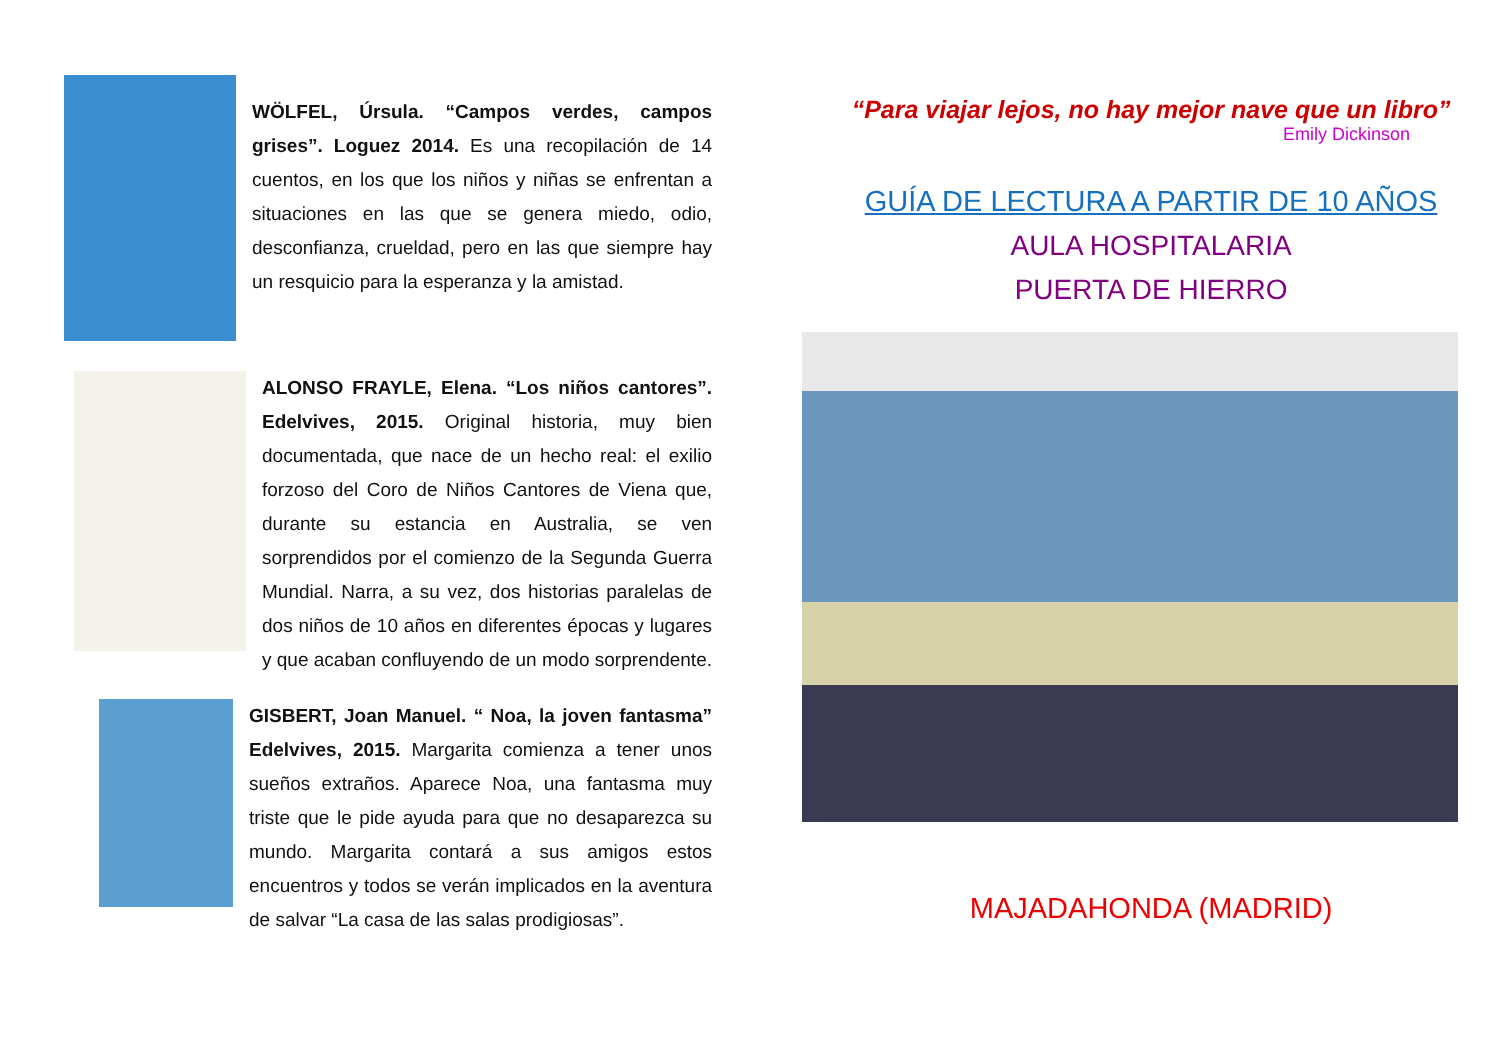WÖLFEL, Úrsula. “Campos verdes, campos grises”. Loguez 2014. Es una recopilación de 14 cuentos, en los que los niños y niñas se enfrentan a situaciones en las que se genera miedo, odio, desconfianza, crueldad, pero en las que siempre hay un resquicio para la esperanza y la amistad.
ALONSO FRAYLE, Elena. “Los niños cantores”. Edelvives, 2015. Original historia, muy bien documentada, que nace de un hecho real: el exilio forzoso del Coro de Niños Cantores de Viena que, durante su estancia en Australia, se ven sorprendidos por el comienzo de la Segunda Guerra Mundial. Narra, a su vez, dos historias paralelas de dos niños de 10 años en diferentes épocas y lugares y que acaban confluyendo de un modo sorprendente.
GISBERT, Joan Manuel. “ Noa, la joven fantasma” Edelvives, 2015. Margarita comienza a tener unos sueños extraños. Aparece Noa, una fantasma muy triste que le pide ayuda para que no desaparezca su mundo. Margarita contará a sus amigos estos encuentros y todos se verán implicados en la aventura de salvar “La casa de las salas prodigiosas”.
“Para viajar lejos, no hay mejor nave que un libro”
Emily Dickinson
GUÍA DE LECTURA A PARTIR DE 10 AÑOS
AULA HOSPITALARIA
PUERTA DE HIERRO
MAJADAHONDA (MADRID)